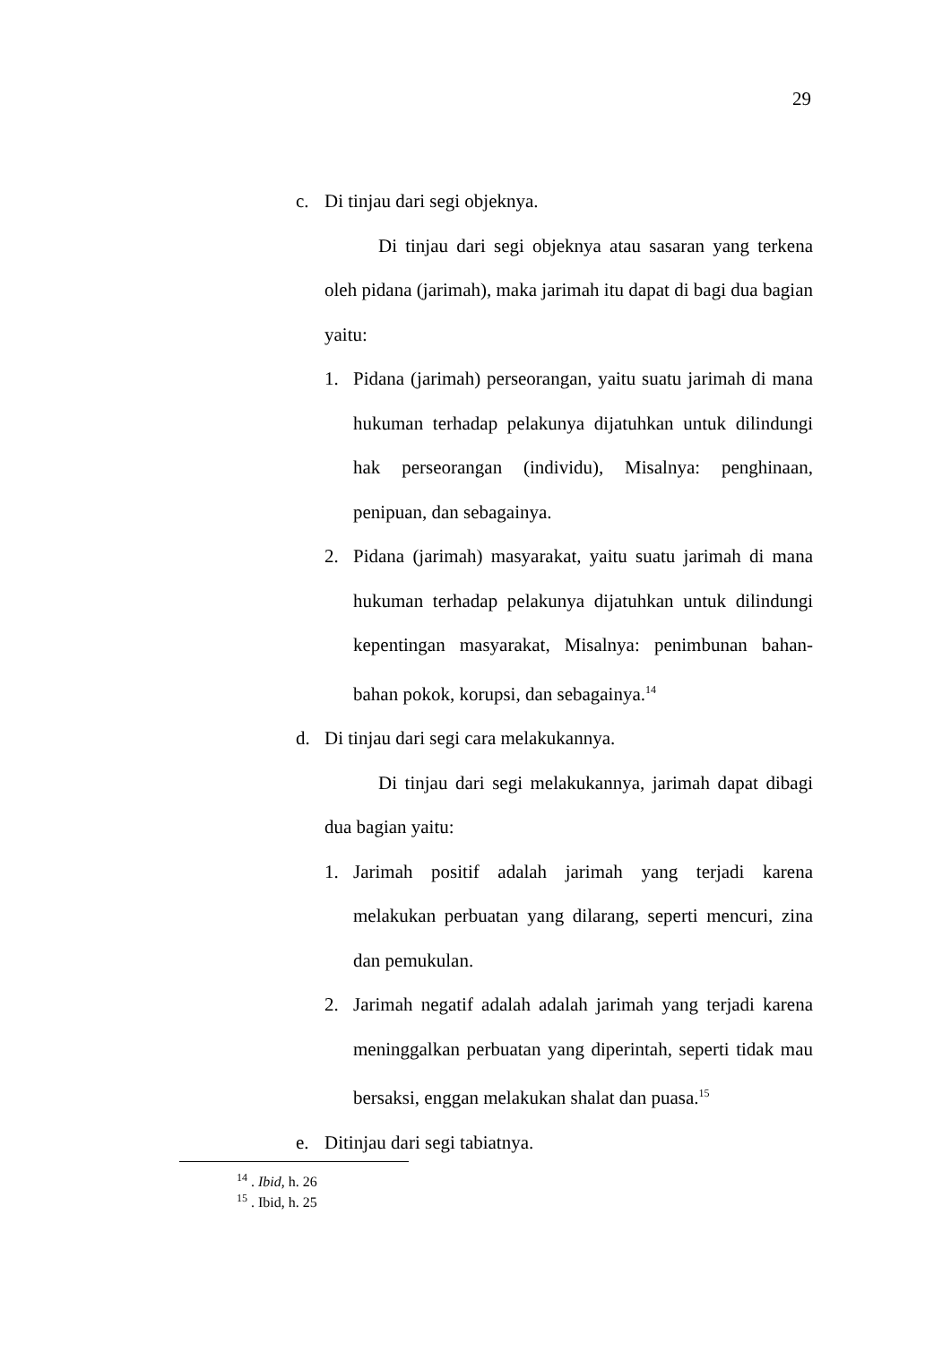29
c. Di tinjau dari segi objeknya.
Di tinjau dari segi objeknya atau sasaran yang terkena oleh pidana (jarimah), maka jarimah itu dapat di bagi dua bagian yaitu:
1. Pidana (jarimah) perseorangan, yaitu suatu jarimah di mana hukuman terhadap pelakunya dijatuhkan untuk dilindungi hak perseorangan (individu), Misalnya: penghinaan, penipuan, dan sebagainya.
2. Pidana (jarimah) masyarakat, yaitu suatu jarimah di mana hukuman terhadap pelakunya dijatuhkan untuk dilindungi kepentingan masyarakat, Misalnya: penimbunan bahan-bahan pokok, korupsi, dan sebagainya.<sup>14</sup>
d. Di tinjau dari segi cara melakukannya.
Di tinjau dari segi melakukannya, jarimah dapat dibagi dua bagian yaitu:
1. Jarimah positif adalah jarimah yang terjadi karena melakukan perbuatan yang dilarang, seperti mencuri, zina dan pemukulan.
2. Jarimah negatif adalah adalah jarimah yang terjadi karena meninggalkan perbuatan yang diperintah, seperti tidak mau bersaksi, enggan melakukan shalat dan puasa.<sup>15</sup>
e. Ditinjau dari segi tabiatnya.
<sup>14</sup> . Ibid, h. 26
<sup>15</sup> . Ibid, h. 25